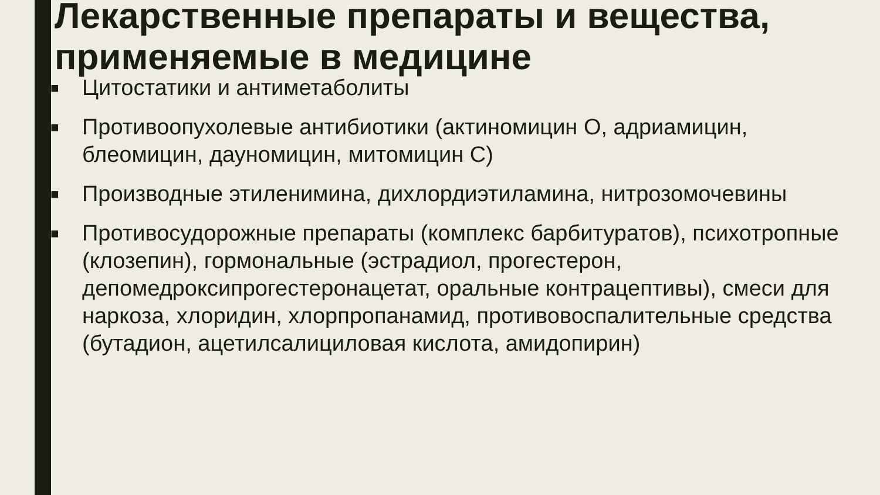Лекарственные препараты и вещества, применяемые в медицине
■ Цитостатики и антиметаболиты
■ Противоопухолевые антибиотики (актиномицин О, адриамицин, блеомицин, дауномицин, митомицин С)
■ Производные этиленимина, дихлордиэтиламина, нитрозомочевины
■ Противосудорожные препараты (комплекс барбитуратов), психотропные (клозепин), гормональные (эстрадиол, прогестерон, депомедроксипрогестеронацетат, оральные контрацептивы), смеси для наркоза, хлоридин, хлорпропанамид, противовоспалительные средства (бутадион, ацетилсалициловая кислота, амидопирин)